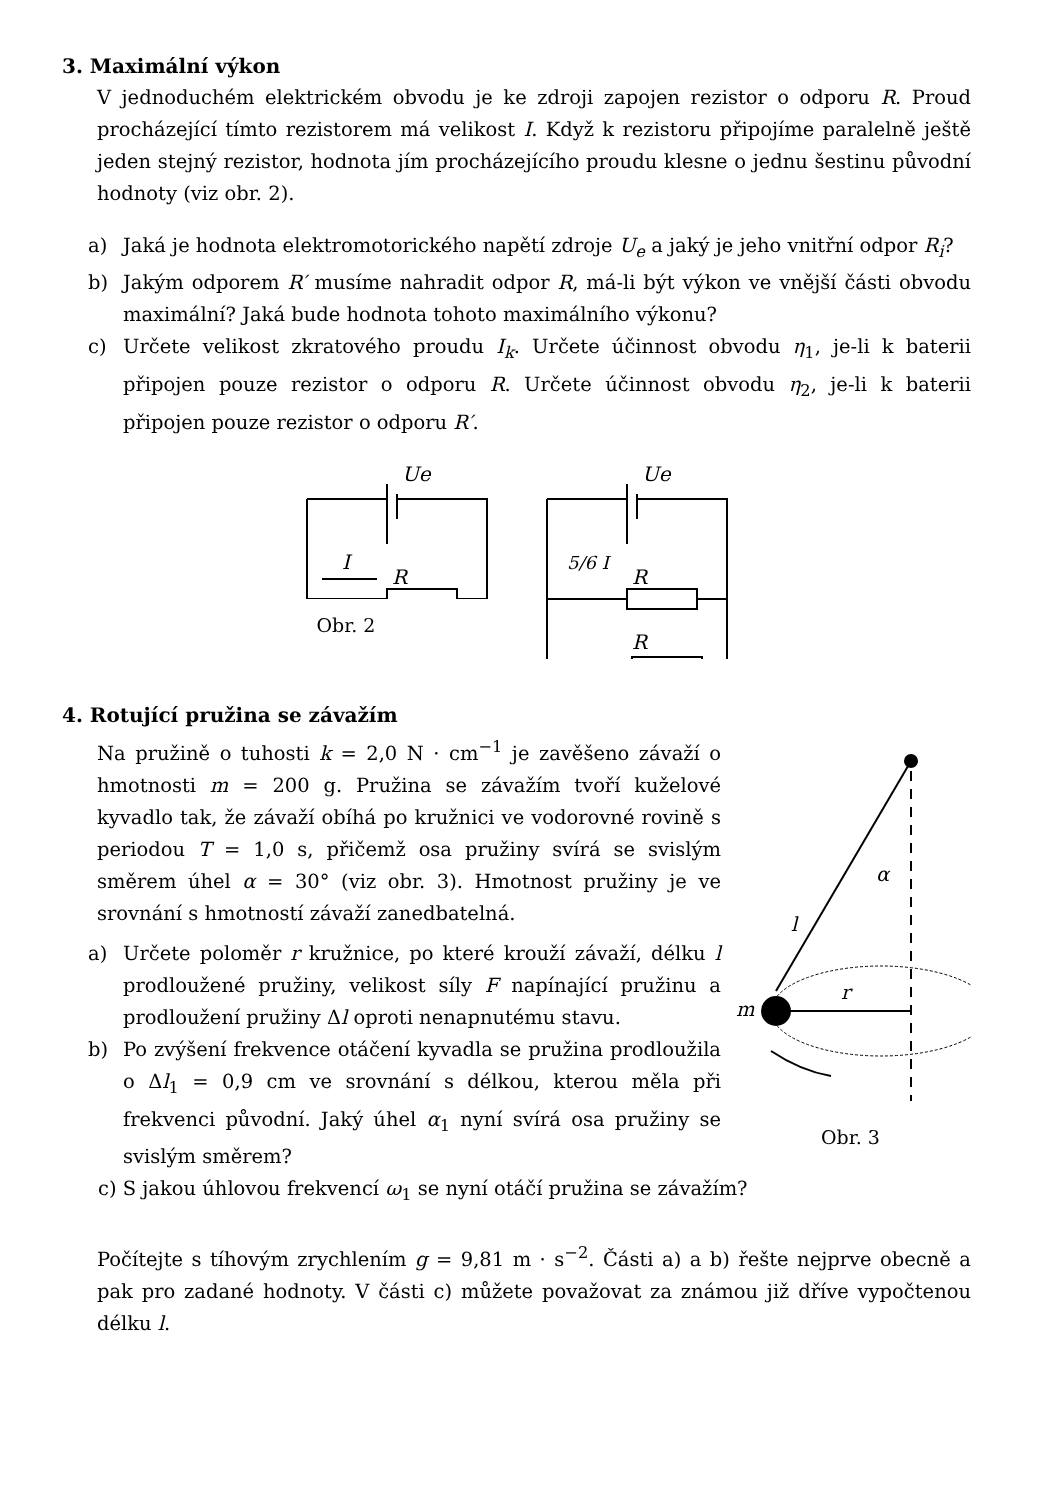3. Maximální výkon
V jednoduchém elektrickém obvodu je ke zdroji zapojen rezistor o odporu R. Proud procházející tímto rezistorem má velikost I. Když k rezistoru připojíme paralelně ještě jeden stejný rezistor, hodnota jím procházejícího proudu klesne o jednu šestinu původní hodnoty (viz obr. 2).
a) Jaká je hodnota elektromotorického napětí zdroje U<sub>e</sub> a jaký je jeho vnitřní odpor R<sub>i</sub>?
b) Jakým odporem R′ musíme nahradit odpor R, má-li být výkon ve vnější části obvodu maximální? Jaká bude hodnota tohoto maximálního výkonu?
c) Určete velikost zkratového proudu I<sub>k</sub>. Určete účinnost obvodu η<sub>1</sub>, je-li k baterii připojen pouze rezistor o odporu R. Určete účinnost obvodu η<sub>2</sub>, je-li k baterii připojen pouze rezistor o odporu R′.
Ue
I
R
Obr. 2
Ue
5/6 I
R
R
4. Rotující pružina se závažím
Na pružině o tuhosti k = 2,0 N · cm<sup>−1</sup> je zavěšeno závaží o hmotnosti m = 200 g. Pružina se závažím tvoří kuželové kyvadlo tak, že závaží obíhá po kružnici ve vodorovné rovině s periodou T = 1,0 s, přičemž osa pružiny svírá se svislým směrem úhel α = 30° (viz obr. 3). Hmotnost pružiny je ve srovnání s hmotností závaží zanedbatelná.
a) Určete poloměr r kružnice, po které krouží závaží, délku l prodloužené pružiny, velikost síly F napínající pružinu a prodloužení pružiny Δl oproti nenapnutému stavu.
b) Po zvýšení frekvence otáčení kyvadla se pružina prodloužila o Δl<sub>1</sub> = 0,9 cm ve srovnání s délkou, kterou měla při frekvenci původní. Jaký úhel α<sub>1</sub> nyní svírá osa pružiny se svislým směrem?
α
l
r
m
Obr. 3
c) S jakou úhlovou frekvencí ω<sub>1</sub> se nyní otáčí pružina se závažím?
Počítejte s tíhovým zrychlením g = 9,81 m · s<sup>−2</sup>. Části a) a b) řešte nejprve obecně a pak pro zadané hodnoty. V části c) můžete považovat za známou již dříve vypočtenou délku l.